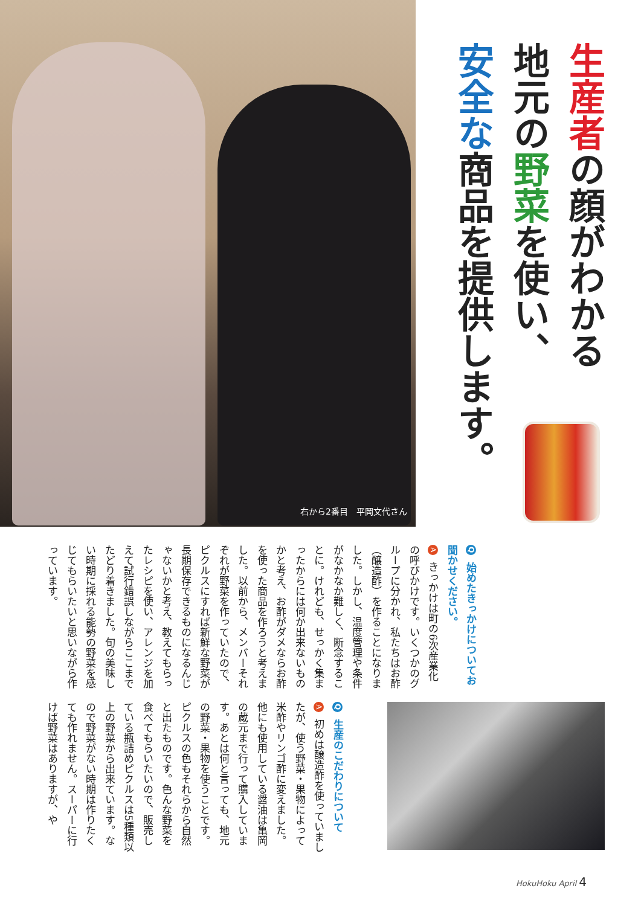右から2番目　平岡文代さん
生産者の顔がわかる
地元の野菜を使い、
安全な商品を提供します。
Q 始めたきっかけについてお聞かせください。
A きっかけは町の6次産業化の呼びかけです。いくつかのグループに分かれ、私たちはお酢（醸造酢）を作ることになりました。しかし、温度管理や条件がなかなか難しく、断念することに。けれども、せっかく集まったからには何か出来ないものかと考え、お酢がダメならお酢を使った商品を作ろうと考えました。以前から、メンバーそれぞれが野菜を作っていたので、ピクルスにすれば新鮮な野菜が長期保存できるものになるんじゃないかと考え、教えてもらったレシピを使い、アレンジを加えて試行錯誤しながらここまでたどり着きました。旬の美味しい時期に採れる能勢の野菜を感じてもらいたいと思いながら作っています。
Q 生産のこだわりについて
A 初めは醸造酢を使っていましたが、使う野菜・果物によって米酢やリンゴ酢に変えました。他にも使用している醤油は亀岡の蔵元まで行って購入しています。あとは何と言っても、地元の野菜・果物を使うことです。ピクルスの色もそれらから自然と出たものです。色んな野菜を食べてもらいたいので、販売している瓶詰めピクルスは5種類以上の野菜から出来ています。なので野菜がない時期は作りたくても作れません。スーパーに行けば野菜はありますが、や
HokuHoku April 4